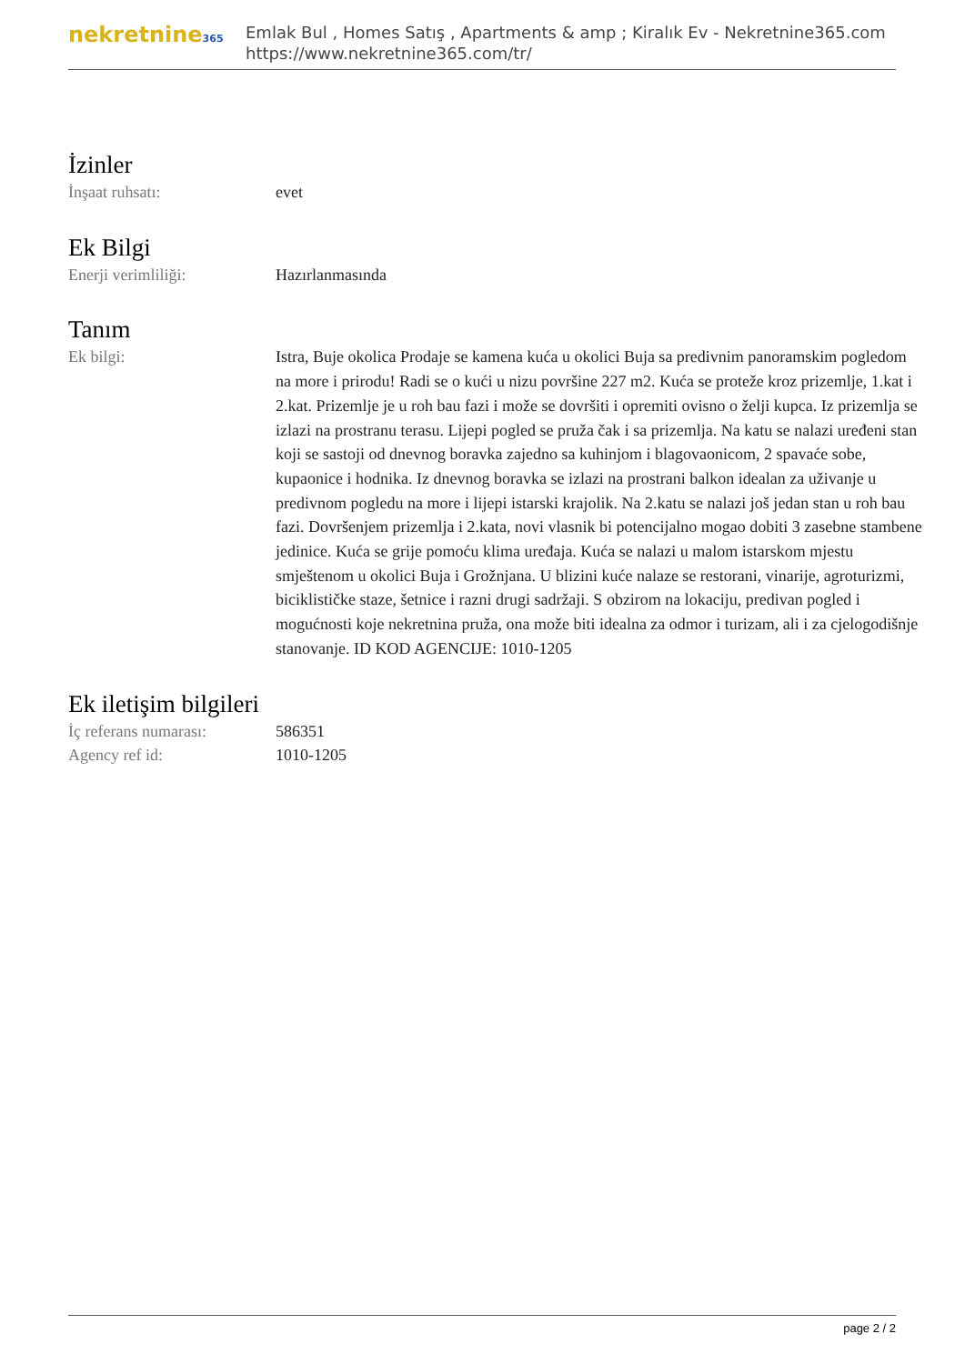nekretnine365
Emlak Bul , Homes Satış , Apartments & amp ; Kiralık Ev - Nekretnine365.com
https://www.nekretnine365.com/tr/
İzinler
İnşaat ruhsatı: evet
Ek Bilgi
Enerji verimliliği: Hazırlanmasında
Tanım
Ek bilgi: Istra, Buje okolica Prodaje se kamena kuća u okolici Buja sa predivnim panoramskim pogledom na more i prirodu! Radi se o kući u nizu površine 227 m2. Kuća se proteže kroz prizemlje, 1.kat i 2.kat. Prizemlje je u roh bau fazi i može se dovršiti i opremiti ovisno o želji kupca. Iz prizemlja se izlazi na prostranu terasu. Lijepi pogled se pruža čak i sa prizemlja. Na katu se nalazi uređeni stan koji se sastoji od dnevnog boravka zajedno sa kuhinjom i blagovaonicom, 2 spavaće sobe, kupaonice i hodnika. Iz dnevnog boravka se izlazi na prostrani balkon idealan za uživanje u predivnom pogledu na more i lijepi istarski krajolik. Na 2.katu se nalazi još jedan stan u roh bau fazi. Dovršenjem prizemlja i 2.kata, novi vlasnik bi potencijalno mogao dobiti 3 zasebne stambene jedinice. Kuća se grije pomoću klima uređaja. Kuća se nalazi u malom istarskom mjestu smještenom u okolici Buja i Grožnjana. U blizini kuće nalaze se restorani, vinarije, agroturizmi, biciklističke staze, šetnice i razni drugi sadržaji. S obzirom na lokaciju, predivan pogled i mogućnosti koje nekretnina pruža, ona može biti idealna za odmor i turizam, ali i za cjelogodišnje stanovanje. ID KOD AGENCIJE: 1010-1205
Ek iletişim bilgileri
İç referans numarası: 586351
Agency ref id: 1010-1205
page 2 / 2